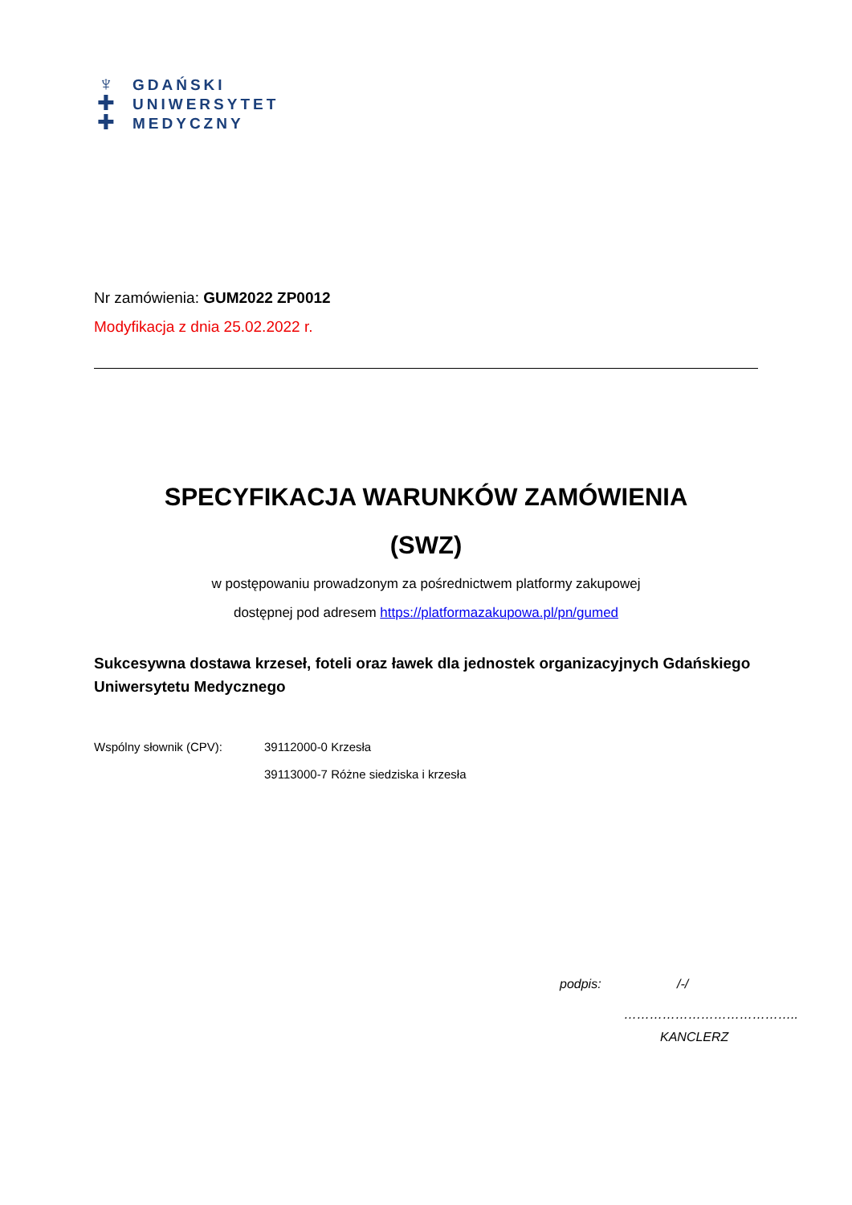♆
✚
✚
GDAŃSKI
UNIWERSYTET
MEDYCZNY
Nr zamówienia: GUM2022 ZP0012
Modyfikacja z dnia 25.02.2022 r.
SPECYFIKACJA WARUNKÓW ZAMÓWIENIA
(SWZ)
w postępowaniu prowadzonym za pośrednictwem platformy zakupowej
dostępnej pod adresem https://platformazakupowa.pl/pn/gumed
Sukcesywna dostawa krzeseł, foteli oraz ławek dla jednostek organizacyjnych Gdańskiego Uniwersytetu Medycznego
Wspólny słownik (CPV): 39112000-0 Krzesła
39113000-7 Różne siedziska i krzesła
podpis: /-/
…………………………………..
KANCLERZ